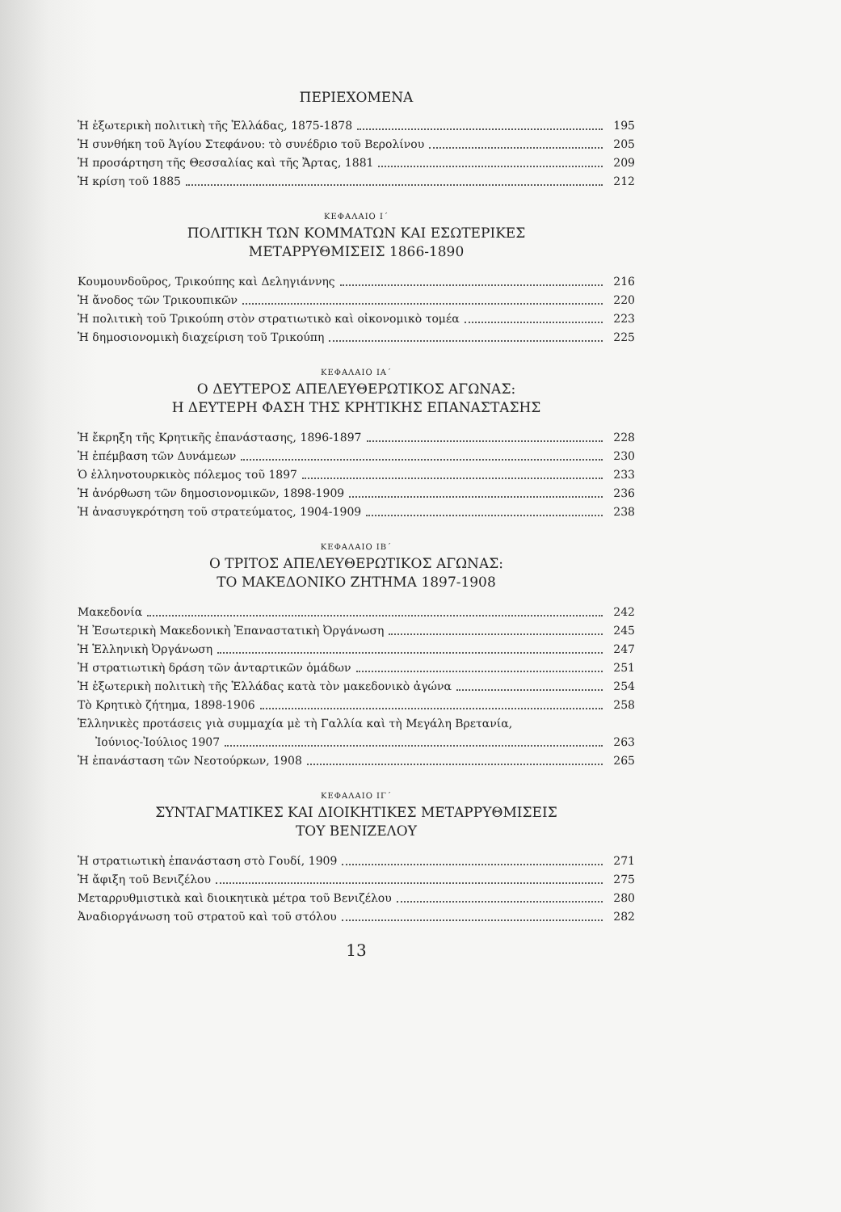ΠΕΡΙΕΧΟΜΕΝΑ
Ἡ ἐξωτερικὴ πολιτικὴ τῆς Ἑλλάδας, 1875-1878 195
Ἡ συνθήκη τοῦ Ἁγίου Στεφάνου: τὸ συνέδριο τοῦ Βερολίνου 205
Ἡ προσάρτηση τῆς Θεσσαλίας καὶ τῆς Ἄρτας, 1881 209
Ἡ κρίση τοῦ 1885 212
ΚΕΦΑΛΑΙΟ Ι΄
ΠΟΛΙΤΙΚΗ ΤΩΝ ΚΟΜΜΑΤΩΝ ΚΑΙ ΕΣΩΤΕΡΙΚΕΣ
ΜΕΤΑΡΡΥΘΜΙΣΕΙΣ 1866-1890
Κουμουνδοῦρος, Τρικούπης καὶ Δεληγιάννης 216
Ἡ ἄνοδος τῶν Τρικουπικῶν 220
Ἡ πολιτικὴ τοῦ Τρικούπη στὸν στρατιωτικὸ καὶ οἰκονομικὸ τομέα 223
Ἡ δημοσιονομικὴ διαχείριση τοῦ Τρικούπη 225
ΚΕΦΑΛΑΙΟ ΙΑ΄
Ο ΔΕΥΤΕΡΟΣ ΑΠΕΛΕΥΘΕΡΩΤΙΚΟΣ ΑΓΩΝΑΣ:
Η ΔΕΥΤΕΡΗ ΦΑΣΗ ΤΗΣ ΚΡΗΤΙΚΗΣ ΕΠΑΝΑΣΤΑΣΗΣ
Ἡ ἔκρηξη τῆς Κρητικῆς ἐπανάστασης, 1896-1897 228
Ἡ ἐπέμβαση τῶν Δυνάμεων 230
Ὁ ἑλληνοτουρκικὸς πόλεμος τοῦ 1897 233
Ἡ ἀνόρθωση τῶν δημοσιονομικῶν, 1898-1909 236
Ἡ ἀνασυγκρότηση τοῦ στρατεύματος, 1904-1909 238
ΚΕΦΑΛΑΙΟ ΙΒ΄
Ο ΤΡΙΤΟΣ ΑΠΕΛΕΥΘΕΡΩΤΙΚΟΣ ΑΓΩΝΑΣ:
ΤΟ ΜΑΚΕΔΟΝΙΚΟ ΖΗΤΗΜΑ 1897-1908
Μακεδονία 242
Ἡ Ἐσωτερικὴ Μακεδονικὴ Ἐπαναστατικὴ Ὀργάνωση 245
Ἡ Ἑλληνικὴ Ὀργάνωση 247
Ἡ στρατιωτικὴ δράση τῶν ἀνταρτικῶν ὁμάδων 251
Ἡ ἐξωτερικὴ πολιτικὴ τῆς Ἑλλάδας κατὰ τὸν μακεδονικὸ ἀγώνα 254
Τὸ Κρητικὸ ζήτημα, 1898-1906 258
Ἑλληνικὲς προτάσεις γιὰ συμμαχία μὲ τὴ Γαλλία καὶ τὴ Μεγάλη Βρετανία,
Ἰούνιος-Ἰούλιος 1907 263
Ἡ ἐπανάσταση τῶν Νεοτούρκων, 1908 265
ΚΕΦΑΛΑΙΟ ΙΓ΄
ΣΥΝΤΑΓΜΑΤΙΚΕΣ ΚΑΙ ΔΙΟΙΚΗΤΙΚΕΣ ΜΕΤΑΡΡΥΘΜΙΣΕΙΣ
ΤΟΥ ΒΕΝΙΖΕΛΟΥ
Ἡ στρατιωτικὴ ἐπανάσταση στὸ Γουδί, 1909 271
Ἡ ἄφιξη τοῦ Βενιζέλου 275
Μεταρρυθμιστικὰ καὶ διοικητικὰ μέτρα τοῦ Βενιζέλου 280
Ἀναδιοργάνωση τοῦ στρατοῦ καὶ τοῦ στόλου 282
13